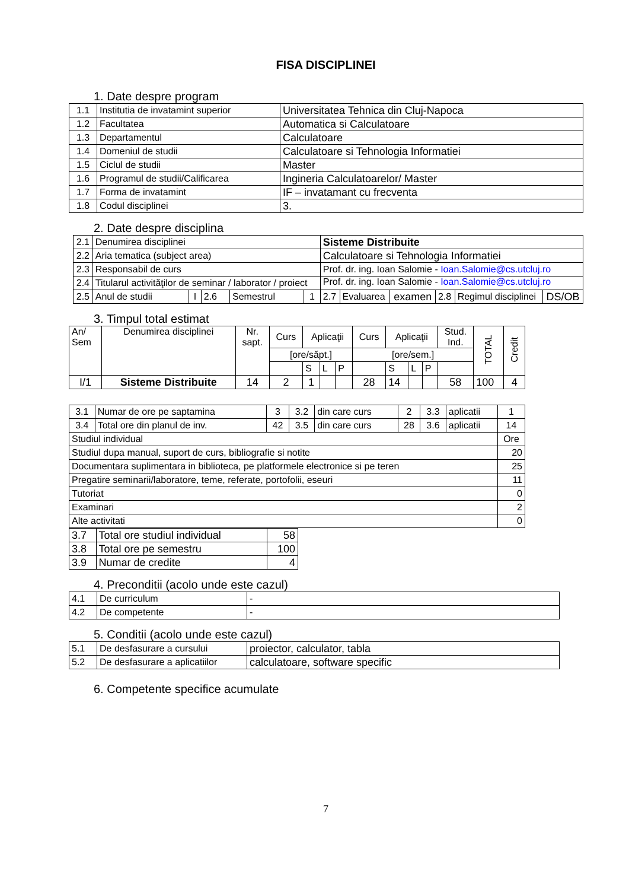FISA DISCIPLINEI
1. Date despre program
| 1.1 | Institutia de invatamint superior | Universitatea Tehnica din Cluj-Napoca |
| 1.2 | Facultatea | Automatica si Calculatoare |
| 1.3 | Departamentul | Calculatoare |
| 1.4 | Domeniul de studii | Calculatoare si Tehnologia Informatiei |
| 1.5 | Ciclul de studii | Master |
| 1.6 | Programul de studii/Calificarea | Ingineria Calculatoarelor/ Master |
| 1.7 | Forma de invatamint | IF – invatamant cu frecventa |
| 1.8 | Codul disciplinei | 3. |
2. Date despre disciplina
| 2.1 | Denumirea disciplinei | | | | | Sisteme Distribuite | | | | | |
| 2.2 | Aria tematica (subject area) | | | | | Calculatoare si Tehnologia Informatiei | | | | | |
| 2.3 | Responsabil de curs | | | | | Prof. dr. ing. Ioan Salomie - Ioan.Salomie@cs.utcluj.ro | | | | | |
| 2.4 | Titularul activităţilor de seminar / laborator / proiect | | | | | Prof. dr. ing. Ioan Salomie - Ioan.Salomie@cs.utcluj.ro | | | | | |
| 2.5 | Anul de studii | I | 2.6 | Semestrul | 1 | 2.7 | Evaluarea | examen | 2.8 | Regimul disciplinei | DS/OB |
3. Timpul total estimat
| An/ Sem | Denumirea disciplinei | Nr. sapt. | Curs | Aplicaţii | | | Curs | Aplicaţii | | | Stud. Ind. | TOTAL | Credit |
| | | | [ore/săpt.] | | | | [ore/sem.] | | | | | | |
| | | | | S | L | P | | S | L | P | | | |
| I/1 | Sisteme Distribuite | 14 | 2 | 1 | | | 28 | 14 | | | 58 | 100 | 4 |
| 3.1 | Numar de ore pe saptamina | 3 | 3.2 | din care curs | 2 | 3.3 | aplicatii | 1 |
| 3.4 | Total ore din planul de inv. | 42 | 3.5 | din care curs | 28 | 3.6 | aplicatii | 14 |
| Studiul individual | | | | | | | | Ore |
| Studiul dupa manual, suport de curs, bibliografie si notite | | | | | | | | 20 |
| Documentara suplimentara in biblioteca, pe platformele electronice si pe teren | | | | | | | | 25 |
| Pregatire seminarii/laboratore, teme, referate, portofolii, eseuri | | | | | | | | 11 |
| Tutoriat | | | | | | | | 0 |
| Examinari | | | | | | | | 2 |
| Alte activitati | | | | | | | | 0 |
| 3.7 | Total ore studiul individual | 58 |
| 3.8 | Total ore pe semestru | 100 |
| 3.9 | Numar de credite | 4 |
4. Preconditii (acolo unde este cazul)
| 4.1 | De curriculum | - |
| 4.2 | De competente | - |
5. Conditii (acolo unde este cazul)
| 5.1 | De desfasurare a cursului | proiector, calculator, tabla |
| 5.2 | De desfasurare a aplicatiilor | calculatoare, software specific |
6. Competente specifice acumulate
7